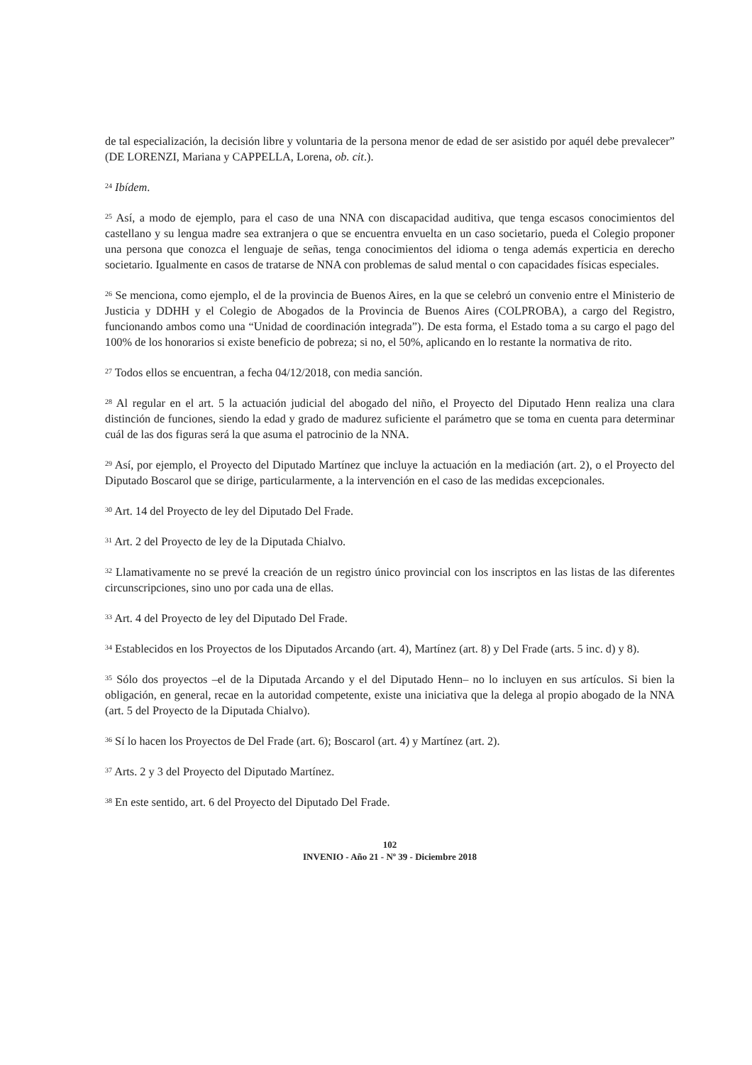de tal especialización, la decisión libre y voluntaria de la persona menor de edad de ser asistido por aquél debe prevalecer” (DE LORENZI, Mariana y CAPPELLA, Lorena, ob. cit.).
<sup>24</sup> Ibídem.
<sup>25</sup> Así, a modo de ejemplo, para el caso de una NNA con discapacidad auditiva, que tenga escasos conocimientos del castellano y su lengua madre sea extranjera o que se encuentra envuelta en un caso societario, pueda el Colegio proponer una persona que conozca el lenguaje de señas, tenga conocimientos del idioma o tenga además experticia en derecho societario. Igualmente en casos de tratarse de NNA con problemas de salud mental o con capacidades físicas especiales.
<sup>26</sup> Se menciona, como ejemplo, el de la provincia de Buenos Aires, en la que se celebró un convenio entre el Ministerio de Justicia y DDHH y el Colegio de Abogados de la Provincia de Buenos Aires (COLPROBA), a cargo del Registro, funcionando ambos como una “Unidad de coordinación integrada”). De esta forma, el Estado toma a su cargo el pago del 100% de los honorarios si existe beneficio de pobreza; si no, el 50%, aplicando en lo restante la normativa de rito.
<sup>27</sup> Todos ellos se encuentran, a fecha 04/12/2018, con media sanción.
<sup>28</sup> Al regular en el art. 5 la actuación judicial del abogado del niño, el Proyecto del Diputado Henn realiza una clara distinción de funciones, siendo la edad y grado de madurez suficiente el parámetro que se toma en cuenta para determinar cuál de las dos figuras será la que asuma el patrocinio de la NNA.
<sup>29</sup> Así, por ejemplo, el Proyecto del Diputado Martínez que incluye la actuación en la mediación (art. 2), o el Proyecto del Diputado Boscarol que se dirige, particularmente, a la intervención en el caso de las medidas excepcionales.
<sup>30</sup> Art. 14 del Proyecto de ley del Diputado Del Frade.
<sup>31</sup> Art. 2 del Proyecto de ley de la Diputada Chialvo.
<sup>32</sup> Llamativamente no se prevé la creación de un registro único provincial con los inscriptos en las listas de las diferentes circunscripciones, sino uno por cada una de ellas.
<sup>33</sup> Art. 4 del Proyecto de ley del Diputado Del Frade.
<sup>34</sup> Establecidos en los Proyectos de los Diputados Arcando (art. 4), Martínez (art. 8) y Del Frade (arts. 5 inc. d) y 8).
<sup>35</sup> Sólo dos proyectos –el de la Diputada Arcando y el del Diputado Henn– no lo incluyen en sus artículos. Si bien la obligación, en general, recae en la autoridad competente, existe una iniciativa que la delega al propio abogado de la NNA (art. 5 del Proyecto de la Diputada Chialvo).
<sup>36</sup> Sí lo hacen los Proyectos de Del Frade (art. 6); Boscarol (art. 4) y Martínez (art. 2).
<sup>37</sup> Arts. 2 y 3 del Proyecto del Diputado Martínez.
<sup>38</sup> En este sentido, art. 6 del Proyecto del Diputado Del Frade.
102
INVENIO - Año 21 - Nº 39 - Diciembre 2018